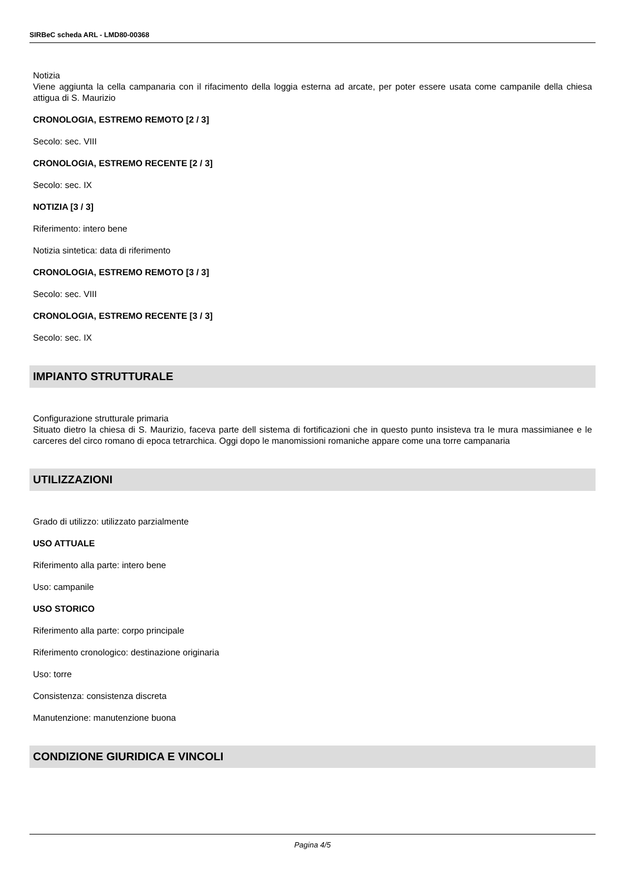SIRBeC scheda ARL - LMD80-00368
Notizia
Viene aggiunta la cella campanaria con il rifacimento della loggia esterna ad arcate, per poter essere usata come campanile della chiesa attigua di S. Maurizio
CRONOLOGIA, ESTREMO REMOTO [2 / 3]
Secolo: sec. VIII
CRONOLOGIA, ESTREMO RECENTE [2 / 3]
Secolo: sec. IX
NOTIZIA [3 / 3]
Riferimento: intero bene
Notizia sintetica: data di riferimento
CRONOLOGIA, ESTREMO REMOTO [3 / 3]
Secolo: sec. VIII
CRONOLOGIA, ESTREMO RECENTE [3 / 3]
Secolo: sec. IX
IMPIANTO STRUTTURALE
Configurazione strutturale primaria
Situato dietro la chiesa di S. Maurizio, faceva parte dell sistema di fortificazioni che in questo punto insisteva tra le mura massimianee e le carceres del circo romano di epoca tetrarchica. Oggi dopo le manomissioni romaniche appare come una torre campanaria
UTILIZZAZIONI
Grado di utilizzo: utilizzato parzialmente
USO ATTUALE
Riferimento alla parte: intero bene
Uso: campanile
USO STORICO
Riferimento alla parte: corpo principale
Riferimento cronologico: destinazione originaria
Uso: torre
Consistenza: consistenza discreta
Manutenzione: manutenzione buona
CONDIZIONE GIURIDICA E VINCOLI
Pagina 4/5